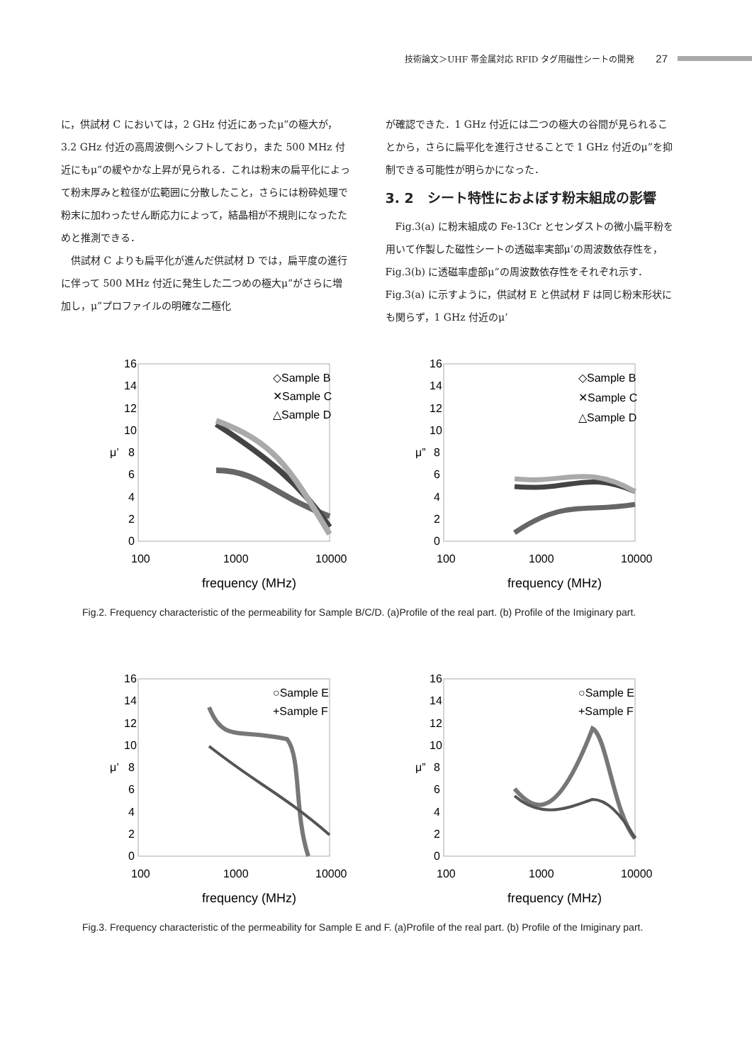技術論文＞UHF 帯金属対応 RFID タグ用磁性シートの開発 27
に，供試材 C においては，2 GHz 付近にあったμ”の極大が，3.2 GHz 付近の高周波側へシフトしており，また 500 MHz 付近にもμ”の緩やかな上昇が見られる．これは粉末の扁平化によって粉末厚みと粒径が広範囲に分散したこと，さらには粉砕処理で粉末に加わったせん断応力によって，結晶相が不規則になったためと推測できる．
　供試材 C よりも扁平化が進んだ供試材 D では，扁平度の進行に伴って 500 MHz 付近に発生した二つめの極大μ”がさらに増加し，μ”プロファイルの明確な二極化
が確認できた．1 GHz 付近には二つの極大の谷間が見られることから，さらに扁平化を進行させることで 1 GHz 付近のμ”を抑制できる可能性が明らかになった．
3. 2　シート特性におよぼす粉末組成の影響
　Fig.3(a) に粉末組成の Fe-13Cr とセンダストの微小扁平粉を用いて作製した磁性シートの透磁率実部μ’の周波数依存性を，Fig.3(b) に透磁率虚部μ”の周波数依存性をそれぞれ示す．Fig.3(a) に示すように，供試材 E と供試材 F は同じ粉末形状にも関らず，1 GHz 付近のμ’
16
14
12
10
8
6
4
2
0
μ’
100
1000
10000
frequency (MHz)
◇Sample B
✕Sample C
△Sample D
16
14
12
10
8
6
4
2
0
μ”
100
1000
10000
frequency (MHz)
◇Sample B
✕Sample C
△Sample D
Fig.2. Frequency characteristic of the permeability for Sample B/C/D. (a)Profile of the real part. (b) Profile of the Imiginary part.
16
14
12
10
8
6
4
2
0
μ’
100
1000
10000
frequency (MHz)
○Sample E
+Sample F
16
14
12
10
8
6
4
2
0
μ”
100
1000
10000
frequency (MHz)
○Sample E
+Sample F
Fig.3. Frequency characteristic of the permeability for Sample E and F. (a)Profile of the real part. (b) Profile of the Imiginary part.